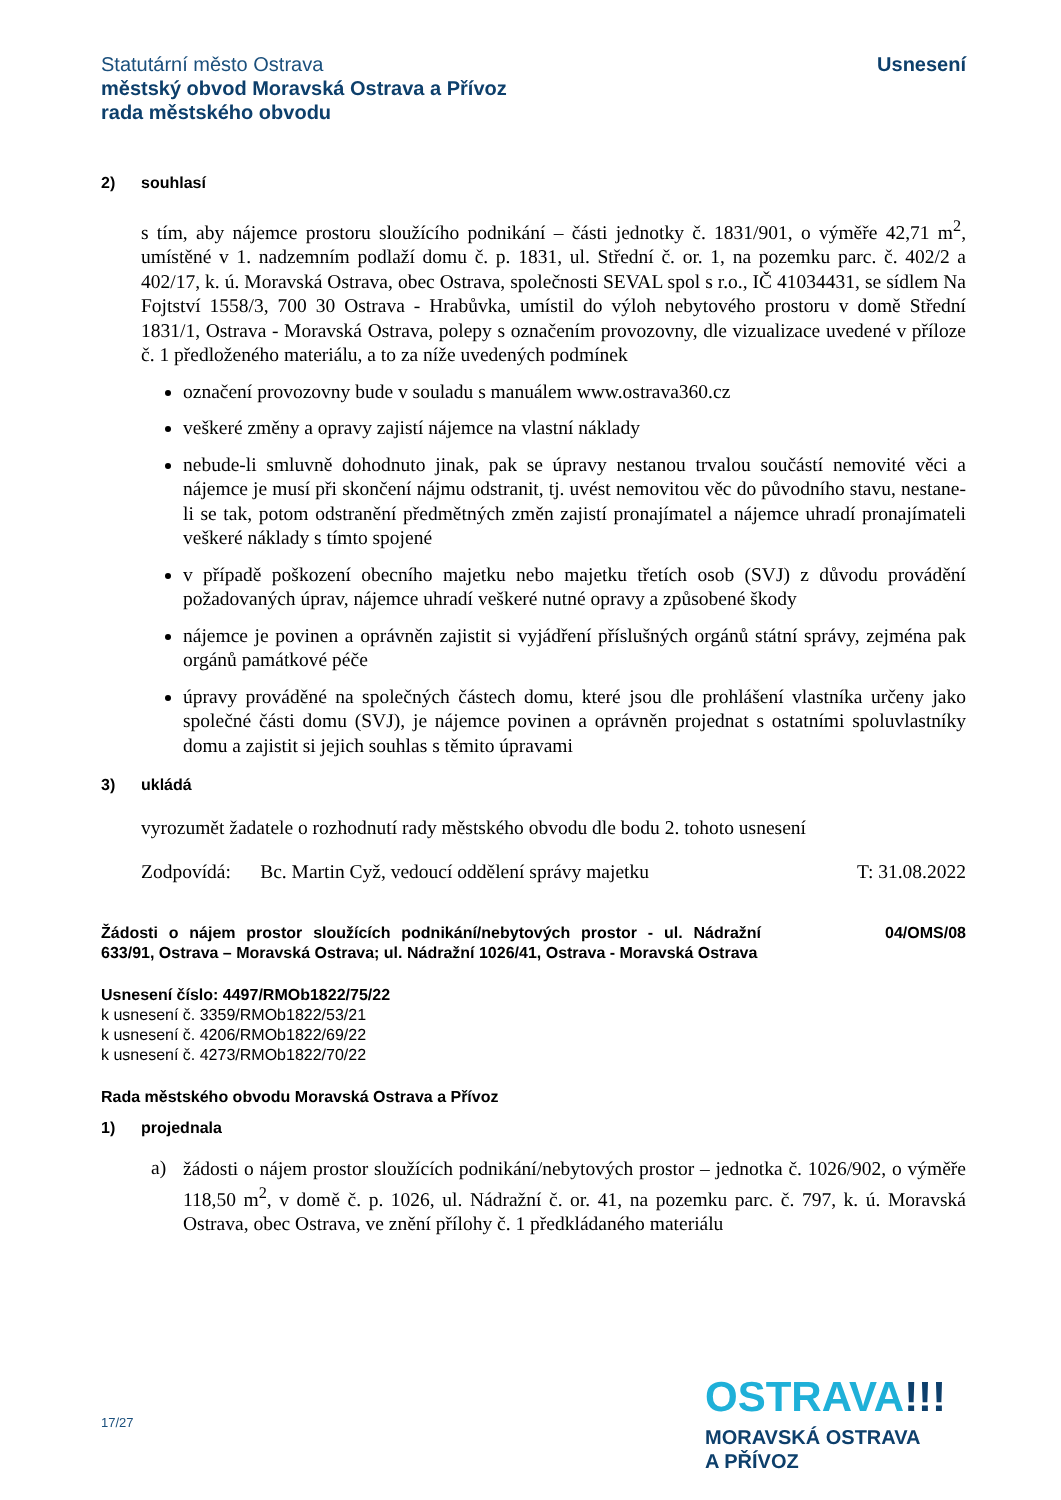Statutární město Ostrava
městský obvod Moravská Ostrava a Přívoz
rada městského obvodu
Usnesení
2) souhlasí
s tím, aby nájemce prostoru sloužícího podnikání – části jednotky č. 1831/901, o výměře 42,71 m<sup>2</sup>, umístěné v 1. nadzemním podlaží domu č. p. 1831, ul. Střední č. or. 1, na pozemku parc. č. 402/2 a 402/17, k. ú. Moravská Ostrava, obec Ostrava, společnosti SEVAL spol s r.o., IČ 41034431, se sídlem Na Fojtství 1558/3, 700 30 Ostrava - Hrabůvka, umístil do výloh nebytového prostoru v domě Střední 1831/1, Ostrava - Moravská Ostrava, polepy s označením provozovny, dle vizualizace uvedené v příloze č. 1 předloženého materiálu, a to za níže uvedených podmínek
označení provozovny bude v souladu s manuálem www.ostrava360.cz
veškeré změny a opravy zajistí nájemce na vlastní náklady
nebude-li smluvně dohodnuto jinak, pak se úpravy nestanou trvalou součástí nemovité věci a nájemce je musí při skončení nájmu odstranit, tj. uvést nemovitou věc do původního stavu, nestane-li se tak, potom odstranění předmětných změn zajistí pronajímatel a nájemce uhradí pronajímateli veškeré náklady s tímto spojené
v případě poškození obecního majetku nebo majetku třetích osob (SVJ) z důvodu provádění požadovaných úprav, nájemce uhradí veškeré nutné opravy a způsobené škody
nájemce je povinen a oprávněn zajistit si vyjádření příslušných orgánů státní správy, zejména pak orgánů památkové péče
úpravy prováděné na společných částech domu, které jsou dle prohlášení vlastníka určeny jako společné části domu (SVJ), je nájemce povinen a oprávněn projednat s ostatními spoluvlastníky domu a zajistit si jejich souhlas s těmito úpravami
3) ukládá
vyrozumět žadatele o rozhodnutí rady městského obvodu dle bodu 2. tohoto usnesení
Zodpovídá: Bc. Martin Cyž, vedoucí oddělení správy majetku T: 31.08.2022
Žádosti o nájem prostor sloužících podnikání/nebytových prostor - ul. Nádražní 633/91, Ostrava – Moravská Ostrava; ul. Nádražní 1026/41, Ostrava - Moravská Ostrava 04/OMS/08
Usnesení číslo: 4497/RMOb1822/75/22
k usnesení č. 3359/RMOb1822/53/21
k usnesení č. 4206/RMOb1822/69/22
k usnesení č. 4273/RMOb1822/70/22
Rada městského obvodu Moravská Ostrava a Přívoz
1) projednala
a)
žádosti o nájem prostor sloužících podnikání/nebytových prostor – jednotka č. 1026/902, o výměře 118,50 m<sup>2</sup>, v domě č. p. 1026, ul. Nádražní č. or. 41, na pozemku parc. č. 797, k. ú. Moravská Ostrava, obec Ostrava, ve znění přílohy č. 1 předkládaného materiálu
17/27
OSTRAVA!!!
MORAVSKÁ OSTRAVA
A PŘÍVOZ